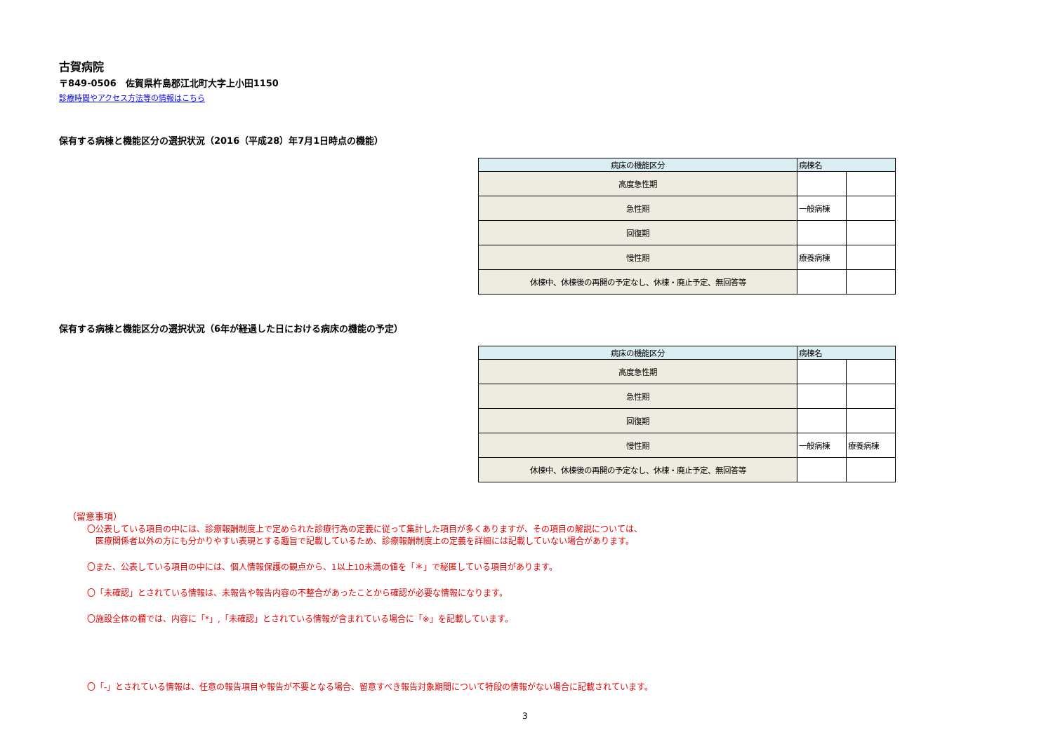古賀病院
〒849-0506　佐賀県杵島郡江北町大字上小田1150
診療時間やアクセス方法等の情報はこちら
保有する病棟と機能区分の選択状況（2016（平成28）年7月1日時点の機能）
| 病床の機能区分 | 病棟名 | |
| 高度急性期 | | |
| 急性期 | 一般病棟 | |
| 回復期 | | |
| 慢性期 | 療養病棟 | |
| 休棟中、休棟後の再開の予定なし、休棟・廃止予定、無回答等 | | |
保有する病棟と機能区分の選択状況（6年が経過した日における病床の機能の予定）
| 病床の機能区分 | 病棟名 | |
| 高度急性期 | | |
| 急性期 | | |
| 回復期 | | |
| 慢性期 | 一般病棟 | 療養病棟 |
| 休棟中、休棟後の再開の予定なし、休棟・廃止予定、無回答等 | | |
（留意事項）
〇公表している項目の中には、診療報酬制度上で定められた診療行為の定義に従って集計した項目が多くありますが、その項目の解説については、
　医療関係者以外の方にも分かりやすい表現とする趣旨で記載しているため、診療報酬制度上の定義を詳細には記載していない場合があります。
〇また、公表している項目の中には、個人情報保護の観点から、1以上10未満の値を「＊」で秘匿している項目があります。
〇「未確認」とされている情報は、未報告や報告内容の不整合があったことから確認が必要な情報になります。
〇施設全体の欄では、内容に「*」,「未確認」とされている情報が含まれている場合に「※」を記載しています。
〇「-」とされている情報は、任意の報告項目や報告が不要となる場合、留意すべき報告対象期間について特段の情報がない場合に記載されています。
3